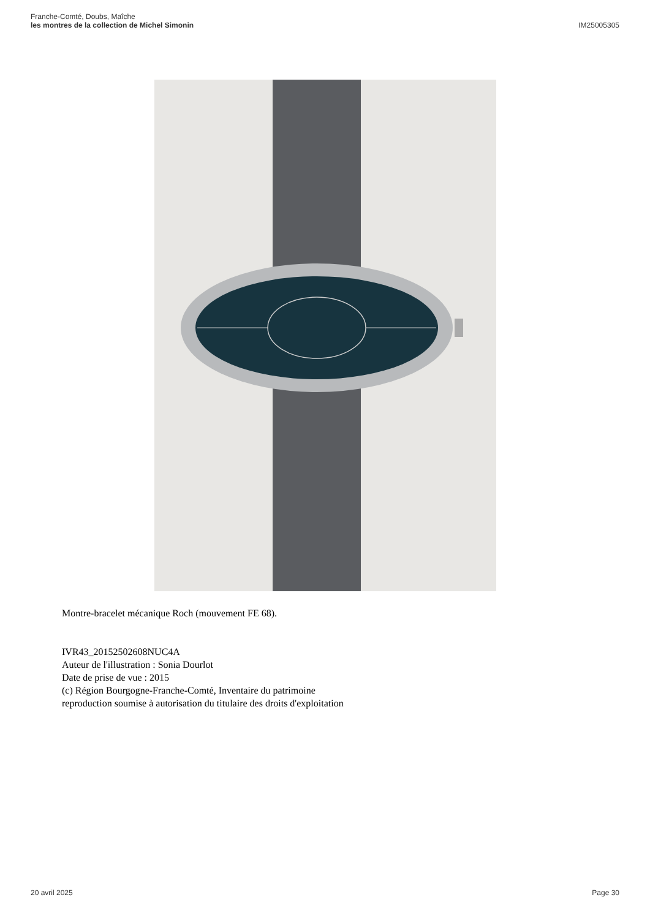Franche-Comté, Doubs, Maîche
les montres de la collection de Michel Simonin
IM25005305
Montre-bracelet mécanique Roch (mouvement FE 68).
IVR43_20152502608NUC4A
Auteur de l'illustration : Sonia Dourlot
Date de prise de vue : 2015
(c) Région Bourgogne-Franche-Comté, Inventaire du patrimoine
reproduction soumise à autorisation du titulaire des droits d'exploitation
20 avril 2025 Page 30